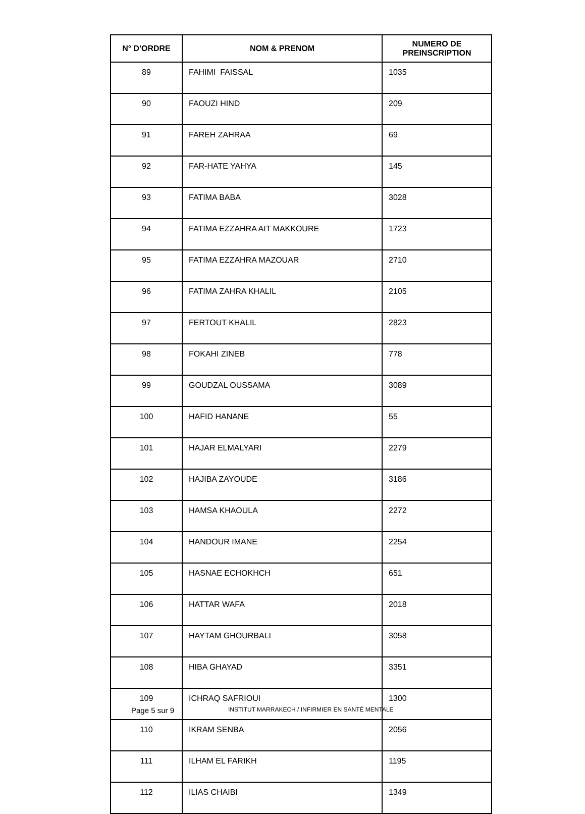| N° D'ORDRE | NOM & PRENOM | NUMERO DE PREINSCRIPTION |
| --- | --- | --- |
| 89 | FAHIMI FAISSAL | 1035 |
| 90 | FAOUZI HIND | 209 |
| 91 | FAREH ZAHRAA | 69 |
| 92 | FAR-HATE YAHYA | 145 |
| 93 | FATIMA BABA | 3028 |
| 94 | FATIMA EZZAHRA AIT MAKKOURE | 1723 |
| 95 | FATIMA EZZAHRA MAZOUAR | 2710 |
| 96 | FATIMA ZAHRA KHALIL | 2105 |
| 97 | FERTOUT KHALIL | 2823 |
| 98 | FOKAHI ZINEB | 778 |
| 99 | GOUDZAL OUSSAMA | 3089 |
| 100 | HAFID HANANE | 55 |
| 101 | HAJAR ELMALYARI | 2279 |
| 102 | HAJIBA ZAYOUDE | 3186 |
| 103 | HAMSA KHAOULA | 2272 |
| 104 | HANDOUR IMANE | 2254 |
| 105 | HASNAE ECHOKHCH | 651 |
| 106 | HATTAR WAFA | 2018 |
| 107 | HAYTAM GHOURBALI | 3058 |
| 108 | HIBA GHAYAD | 3351 |
| 109 | ICHRAQ SAFRIOUI | 1300 |
| 110 | IKRAM SENBA | 2056 |
| 111 | ILHAM EL FARIKH | 1195 |
| 112 | ILIAS CHAIBI | 1349 |
Page 5 sur 9
INSTITUT MARRAKECH / INFIRMIER EN SANTÉ MENTALE